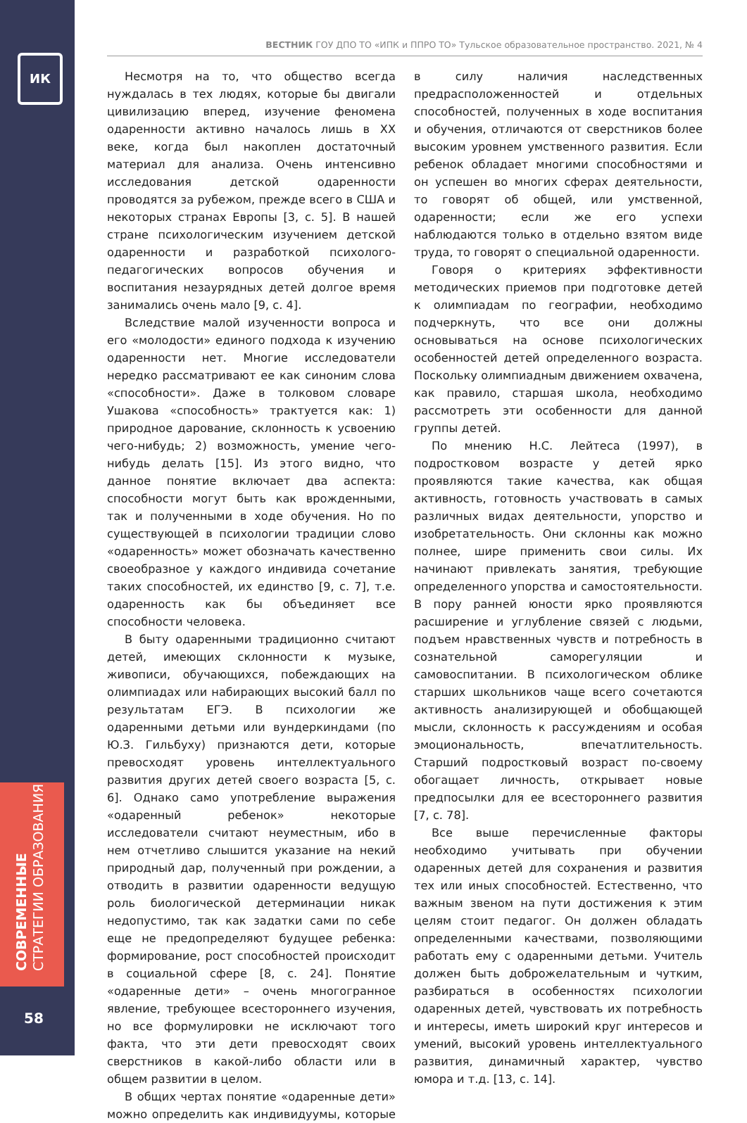ИК
СОВРЕМЕННЫЕ
СТРАТЕГИИ ОБРАЗОВАНИЯ
58
ВЕСТНИК ГОУ ДПО ТО «ИПК и ППРО ТО» Тульское образовательное пространство. 2021, № 4
Несмотря на то, что общество всегда нуждалась в тех людях, которые бы двигали цивилизацию вперед, изучение феномена одаренности активно началось лишь в XX веке, когда был накоплен достаточный материал для анализа. Очень интенсивно исследования детской одаренности проводятся за рубежом, прежде всего в США и некоторых странах Европы [3, с. 5]. В нашей стране психологическим изучением детской одаренности и разработкой психолого-педагогических вопросов обучения и воспитания незаурядных детей долгое время занимались очень мало [9, с. 4].
Вследствие малой изученности вопроса и его «молодости» единого подхода к изучению одаренности нет. Многие исследователи нередко рассматривают ее как синоним слова «способности». Даже в толковом словаре Ушакова «способность» трактуется как: 1) природное дарование, склонность к усвоению чего-нибудь; 2) возможность, умение чего-нибудь делать [15]. Из этого видно, что данное понятие включает два аспекта: способности могут быть как врожденными, так и полученными в ходе обучения. Но по существующей в психологии традиции слово «одаренность» может обозначать качественно своеобразное у каждого индивида сочетание таких способностей, их единство [9, с. 7], т.е. одаренность как бы объединяет все способности человека.
В быту одаренными традиционно считают детей, имеющих склонности к музыке, живописи, обучающихся, побеждающих на олимпиадах или набирающих высокий балл по результатам ЕГЭ. В психологии же одаренными детьми или вундеркиндами (по Ю.З. Гильбуху) признаются дети, которые превосходят уровень интеллектуального развития других детей своего возраста [5, с. 6]. Однако само употребление выражения «одаренный ребенок» некоторые исследователи считают неуместным, ибо в нем отчетливо слышится указание на некий природный дар, полученный при рождении, а отводить в развитии одаренности ведущую роль биологической детерминации никак недопустимо, так как задатки сами по себе еще не предопределяют будущее ребенка: формирование, рост способностей происходит в социальной сфере [8, с. 24]. Понятие «одаренные дети» – очень многогранное явление, требующее всестороннего изучения, но все формулировки не исключают того факта, что эти дети превосходят своих сверстников в какой-либо области или в общем развитии в целом.
В общих чертах понятие «одаренные дети» можно определить как индивидуумы, которые в силу наличия наследственных предрасположенностей и отдельных способностей, полученных в ходе воспитания и обучения, отличаются от сверстников более высоким уровнем умственного развития. Если ребенок обладает многими способностями и он успешен во многих сферах деятельности, то говорят об общей, или умственной, одаренности; если же его успехи наблюдаются только в отдельно взятом виде труда, то говорят о специальной одаренности.
Говоря о критериях эффективности методических приемов при подготовке детей к олимпиадам по географии, необходимо подчеркнуть, что все они должны основываться на основе психологических особенностей детей определенного возраста. Поскольку олимпиадным движением охвачена, как правило, старшая школа, необходимо рассмотреть эти особенности для данной группы детей.
По мнению Н.С. Лейтеса (1997), в подростковом возрасте у детей ярко проявляются такие качества, как общая активность, готовность участвовать в самых различных видах деятельности, упорство и изобретательность. Они склонны как можно полнее, шире применить свои силы. Их начинают привлекать занятия, требующие определенного упорства и самостоятельности. В пору ранней юности ярко проявляются расширение и углубление связей с людьми, подъем нравственных чувств и потребность в сознательной саморегуляции и самовоспитании. В психологическом облике старших школьников чаще всего сочетаются активность анализирующей и обобщающей мысли, склонность к рассуждениям и особая эмоциональность, впечатлительность. Старший подростковый возраст по-своему обогащает личность, открывает новые предпосылки для ее всестороннего развития [7, с. 78].
Все выше перечисленные факторы необходимо учитывать при обучении одаренных детей для сохранения и развития тех или иных способностей. Естественно, что важным звеном на пути достижения к этим целям стоит педагог. Он должен обладать определенными качествами, позволяющими работать ему с одаренными детьми. Учитель должен быть доброжелательным и чутким, разбираться в особенностях психологии одаренных детей, чувствовать их потребность и интересы, иметь широкий круг интересов и умений, высокий уровень интеллектуального развития, динамичный характер, чувство юмора и т.д. [13, с. 14].